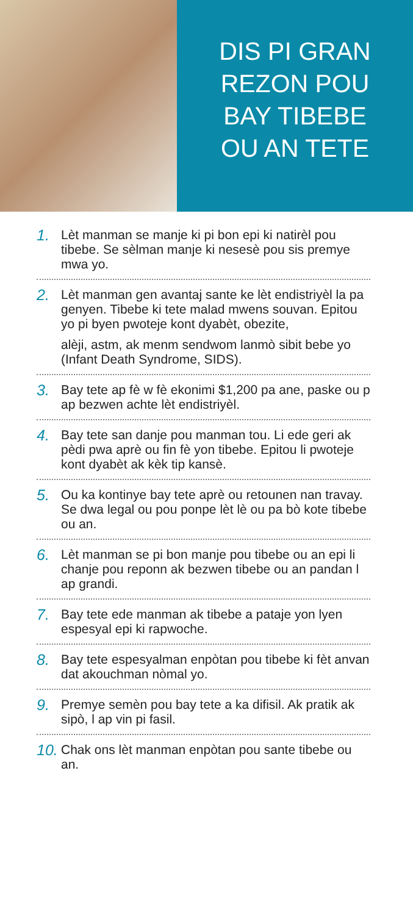DIS PI GRAN
REZON POU
BAY TIBEBE
OU AN TETE
1.
Lèt manman se manje ki pi bon epi ki natirèl pou tibebe. Se sèlman manje ki nesesè pou sis premye mwa yo.
2.
Lèt manman gen avantaj sante ke lèt endistriyèl la pa genyen. Tibebe ki tete malad mwens souvan. Epitou yo pi byen pwoteje kont dyabèt, obezite,
alèji, astm, ak menm sendwom lanmò sibit bebe yo (Infant Death Syndrome, SIDS).
3.
Bay tete ap fè w fè ekonimi $1,200 pa ane, paske ou p ap bezwen achte lèt endistriyèl.
4.
Bay tete san danje pou manman tou. Li ede geri ak pèdi pwa aprè ou fin fè yon tibebe. Epitou li pwoteje kont dyabèt ak kèk tip kansè.
5.
Ou ka kontinye bay tete aprè ou retounen nan travay. Se dwa legal ou pou ponpe lèt lè ou pa bò kote tibebe ou an.
6.
Lèt manman se pi bon manje pou tibebe ou an epi li chanje pou reponn ak bezwen tibebe ou an pandan l ap grandi.
7.
Bay tete ede manman ak tibebe a pataje yon lyen espesyal epi ki rapwoche.
8.
Bay tete espesyalman enpòtan pou tibebe ki fèt anvan dat akouchman nòmal yo.
9.
Premye semèn pou bay tete a ka difisil. Ak pratik ak sipò, l ap vin pi fasil.
10.
Chak ons lèt manman enpòtan pou sante tibebe ou an.